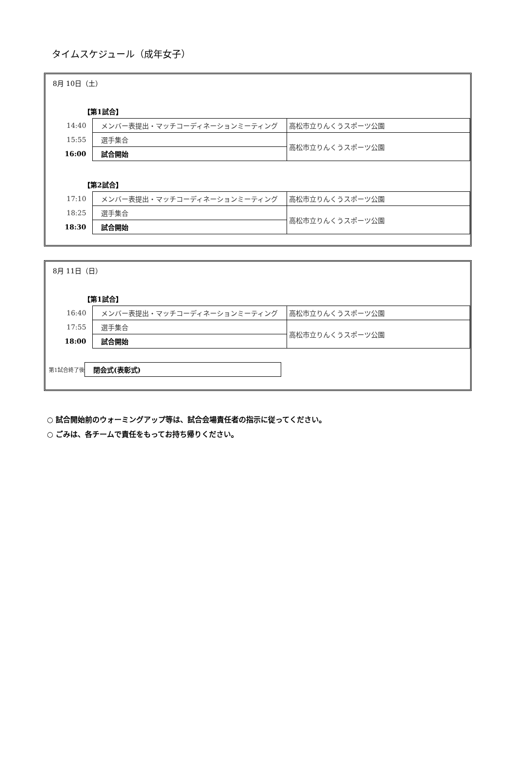タイムスケジュール（成年女子）
8月 10日（土）
【第1試合】
| 14:40 | メンバー表提出・マッチコーディネーションミーティング | 高松市立りんくうスポーツ公園 |
| 15:55 | 選手集合 | 高松市立りんくうスポーツ公園 |
| 16:00 | 試合開始 | |
【第2試合】
| 17:10 | メンバー表提出・マッチコーディネーションミーティング | 高松市立りんくうスポーツ公園 |
| 18:25 | 選手集合 | 高松市立りんくうスポーツ公園 |
| 18:30 | 試合開始 | |
8月 11日（日）
【第1試合】
| 16:40 | メンバー表提出・マッチコーディネーションミーティング | 高松市立りんくうスポーツ公園 |
| 17:55 | 選手集合 | 高松市立りんくうスポーツ公園 |
| 18:00 | 試合開始 | |
| 第1試合終了後 | 閉会式(表彰式) |
○ 試合開始前のウォーミングアップ等は、試合会場責任者の指示に従ってください。
○ ごみは、各チームで責任をもってお持ち帰りください。